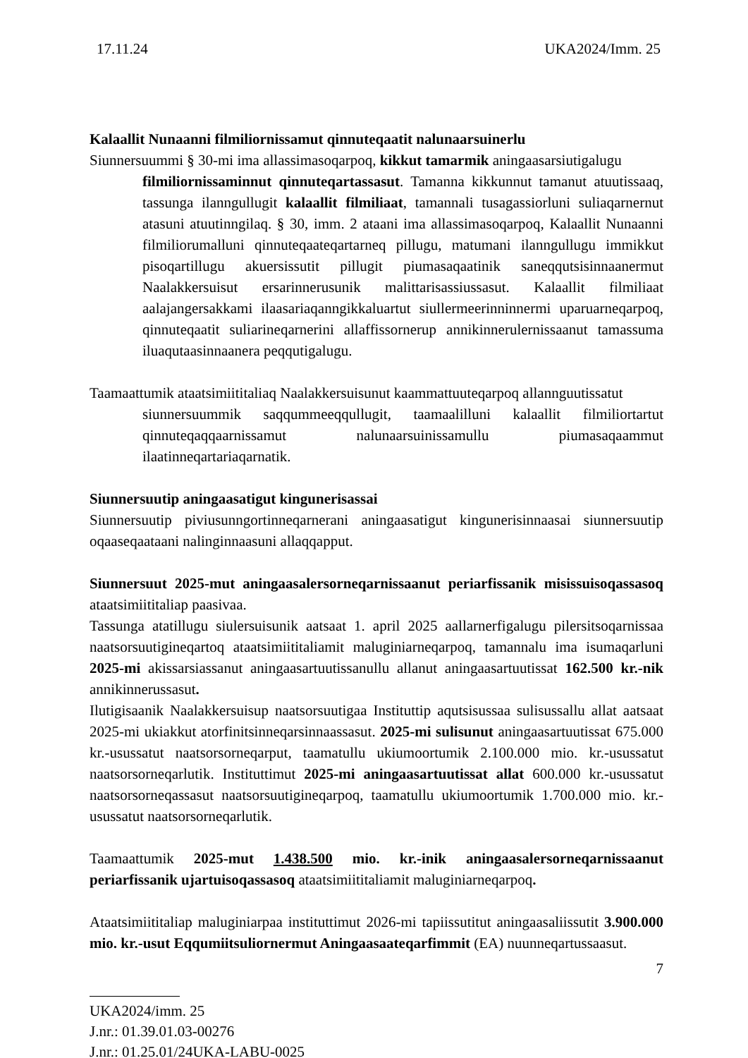17.11.24 UKA2024/Imm. 25
Kalaallit Nunaanni filmiliornissamut qinnuteqaatit nalunaarsuinerlu
Siunnersuummi § 30-mi ima allassimasoqarpoq, kikkut tamarmik aningaasarsiutigalugu
filmiliornissaminnut qinnuteqartassasut. Tamanna kikkunnut tamanut atuutissaaq, tassunga ilanngullugit kalaallit filmiliaat, tamannali tusagassiorluni suliaqarnernut atasuni atuutinngilaq. § 30, imm. 2 ataani ima allassimasoqarpoq, Kalaallit Nunaanni filmiliorumalluni qinnuteqaateqartarneq pillugu, matumani ilanngullugu immikkut pisoqartillugu akuersissutit pillugit piumasaqaatinik saneqqutsisinnaanermut Naalakkersuisut ersarinnerusunik malittarisassiussasut. Kalaallit filmiliaat aalajangersakkami ilaasariaqanngikkaluartut siullermeerinninnermi uparuarneqarpoq, qinnuteqaatit suliarineqarnerini allaffissornerup annikinnerulernissaanut tamassuma iluaqutaasinnaanera peqqutigalugu.
Taamaattumik ataatsimiititaliaq Naalakkersuisunut kaammattuuteqarpoq allannguutissatut
siunnersuummik saqqummeeqqullugit, taamaalilluni kalaallit filmiliortartut qinnuteqaqqaarnissamut nalunaarsuinissamullu piumasaqaammut ilaatinneqartariaqarnatik.
Siunnersuutip aningaasatigut kingunerisassai
Siunnersuutip piviusunngortinneqarnerani aningaasatigut kingunerisinnaasai siunnersuutip oqaaseqaataani nalinginnaasuni allaqqapput.
Siunnersuut 2025-mut aningaasalersorneqarnissaanut periarfissanik misissuisoqassasoq ataatsimiititaliap paasivaa.
Tassunga atatillugu siulersuisunik aatsaat 1. april 2025 aallarnerfigalugu pilersitsoqarnissaa naatsorsuutigineqartoq ataatsimiititaliamit maluginiarneqarpoq, tamannalu ima isumaqarluni 2025-mi akissarsiassanut aningaasartuutissanullu allanut aningaasartuutissat 162.500 kr.-nik annikinnerussasut.
Ilutigisaanik Naalakkersuisup naatsorsuutigaa Instituttip aqutsisussaa sulisussallu allat aatsaat 2025-mi ukiakkut atorfinitsinneqarsinnaassasut. 2025-mi sulisunut aningaasartuutissat 675.000 kr.-usussatut naatsorsorneqarput, taamatullu ukiumoortumik 2.100.000 mio. kr.-usussatut naatsorsorneqarlutik. Instituttimut 2025-mi aningaasartuutissat allat 600.000 kr.-usussatut naatsorsorneqassasut naatsorsuutigineqarpoq, taamatullu ukiumoortumik 1.700.000 mio. kr.-usussatut naatsorsorneqarlutik.
Taamaattumik 2025-mut 1.438.500 mio. kr.-inik aningaasalersorneqarnissaanut periarfissanik ujartuisoqassasoq ataatsimiititaliamit maluginiarneqarpoq.
Ataatsimiititaliap maluginiarpaa instituttimut 2026-mi tapiissutitut aningaasaliissutit 3.900.000 mio. kr.-usut Eqqumiitsuliornermut Aningaasaateqarfimmit (EA) nuunneqartussaasut.
7
UKA2024/imm. 25
J.nr.: 01.39.01.03-00276
J.nr.: 01.25.01/24UKA-LABU-0025